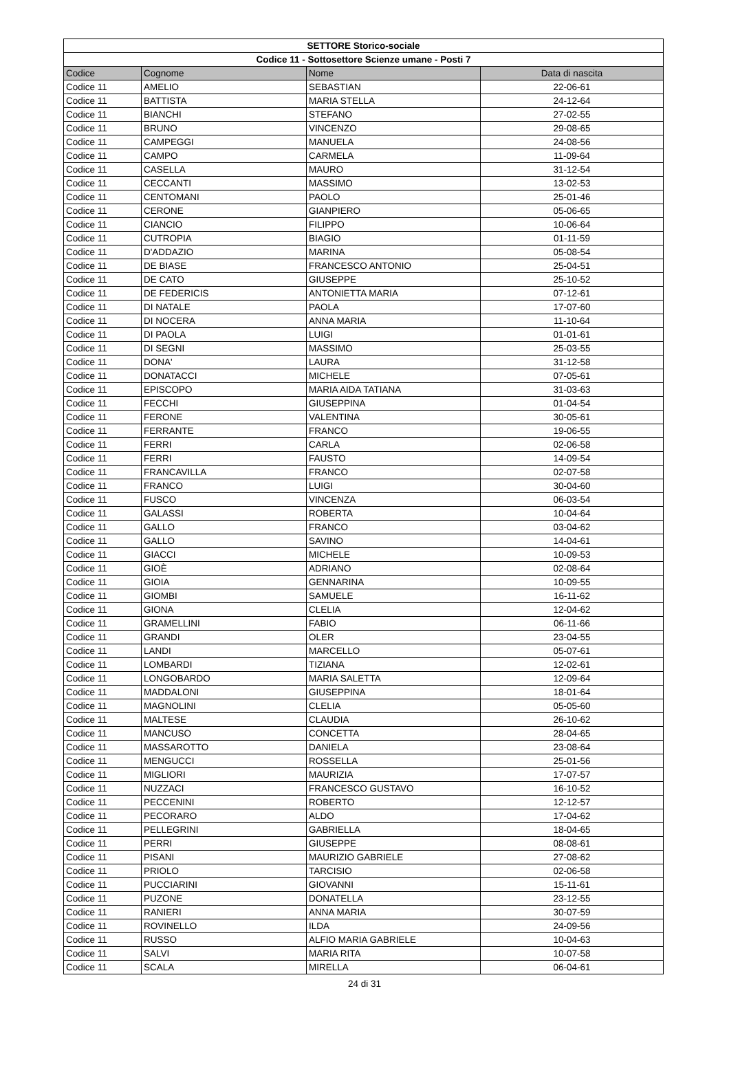| SETTORE Storico-sociale | | | |
| --- | --- | --- | --- |
| Codice 11 - Sottosettore Scienze umane - Posti 7 | | | |
| Codice | Cognome | Nome | Data di nascita |
| Codice 11 | AMELIO | SEBASTIAN | 22-06-61 |
| Codice 11 | BATTISTA | MARIA STELLA | 24-12-64 |
| Codice 11 | BIANCHI | STEFANO | 27-02-55 |
| Codice 11 | BRUNO | VINCENZO | 29-08-65 |
| Codice 11 | CAMPEGGI | MANUELA | 24-08-56 |
| Codice 11 | CAMPO | CARMELA | 11-09-64 |
| Codice 11 | CASELLA | MAURO | 31-12-54 |
| Codice 11 | CECCANTI | MASSIMO | 13-02-53 |
| Codice 11 | CENTOMANI | PAOLO | 25-01-46 |
| Codice 11 | CERONE | GIANPIERO | 05-06-65 |
| Codice 11 | CIANCIO | FILIPPO | 10-06-64 |
| Codice 11 | CUTROPIA | BIAGIO | 01-11-59 |
| Codice 11 | D'ADDAZIO | MARINA | 05-08-54 |
| Codice 11 | DE BIASE | FRANCESCO ANTONIO | 25-04-51 |
| Codice 11 | DE CATO | GIUSEPPE | 25-10-52 |
| Codice 11 | DE FEDERICIS | ANTONIETTA MARIA | 07-12-61 |
| Codice 11 | DI NATALE | PAOLA | 17-07-60 |
| Codice 11 | DI NOCERA | ANNA MARIA | 11-10-64 |
| Codice 11 | DI PAOLA | LUIGI | 01-01-61 |
| Codice 11 | DI SEGNI | MASSIMO | 25-03-55 |
| Codice 11 | DONA' | LAURA | 31-12-58 |
| Codice 11 | DONATACCI | MICHELE | 07-05-61 |
| Codice 11 | EPISCOPO | MARIA AIDA TATIANA | 31-03-63 |
| Codice 11 | FECCHI | GIUSEPPINA | 01-04-54 |
| Codice 11 | FERONE | VALENTINA | 30-05-61 |
| Codice 11 | FERRANTE | FRANCO | 19-06-55 |
| Codice 11 | FERRI | CARLA | 02-06-58 |
| Codice 11 | FERRI | FAUSTO | 14-09-54 |
| Codice 11 | FRANCAVILLA | FRANCO | 02-07-58 |
| Codice 11 | FRANCO | LUIGI | 30-04-60 |
| Codice 11 | FUSCO | VINCENZA | 06-03-54 |
| Codice 11 | GALASSI | ROBERTA | 10-04-64 |
| Codice 11 | GALLO | FRANCO | 03-04-62 |
| Codice 11 | GALLO | SAVINO | 14-04-61 |
| Codice 11 | GIACCI | MICHELE | 10-09-53 |
| Codice 11 | GIOÈ | ADRIANO | 02-08-64 |
| Codice 11 | GIOIA | GENNARINA | 10-09-55 |
| Codice 11 | GIOMBI | SAMUELE | 16-11-62 |
| Codice 11 | GIONA | CLELIA | 12-04-62 |
| Codice 11 | GRAMELLINI | FABIO | 06-11-66 |
| Codice 11 | GRANDI | OLER | 23-04-55 |
| Codice 11 | LANDI | MARCELLO | 05-07-61 |
| Codice 11 | LOMBARDI | TIZIANA | 12-02-61 |
| Codice 11 | LONGOBARDO | MARIA SALETTA | 12-09-64 |
| Codice 11 | MADDALONI | GIUSEPPINA | 18-01-64 |
| Codice 11 | MAGNOLINI | CLELIA | 05-05-60 |
| Codice 11 | MALTESE | CLAUDIA | 26-10-62 |
| Codice 11 | MANCUSO | CONCETTA | 28-04-65 |
| Codice 11 | MASSAROTTO | DANIELA | 23-08-64 |
| Codice 11 | MENGUCCI | ROSSELLA | 25-01-56 |
| Codice 11 | MIGLIORI | MAURIZIA | 17-07-57 |
| Codice 11 | NUZZACI | FRANCESCO GUSTAVO | 16-10-52 |
| Codice 11 | PECCENINI | ROBERTO | 12-12-57 |
| Codice 11 | PECORARO | ALDO | 17-04-62 |
| Codice 11 | PELLEGRINI | GABRIELLA | 18-04-65 |
| Codice 11 | PERRI | GIUSEPPE | 08-08-61 |
| Codice 11 | PISANI | MAURIZIO GABRIELE | 27-08-62 |
| Codice 11 | PRIOLO | TARCISIO | 02-06-58 |
| Codice 11 | PUCCIARINI | GIOVANNI | 15-11-61 |
| Codice 11 | PUZONE | DONATELLA | 23-12-55 |
| Codice 11 | RANIERI | ANNA MARIA | 30-07-59 |
| Codice 11 | ROVINELLO | ILDA | 24-09-56 |
| Codice 11 | RUSSO | ALFIO MARIA GABRIELE | 10-04-63 |
| Codice 11 | SALVI | MARIA RITA | 10-07-58 |
| Codice 11 | SCALA | MIRELLA | 06-04-61 |
24 di 31